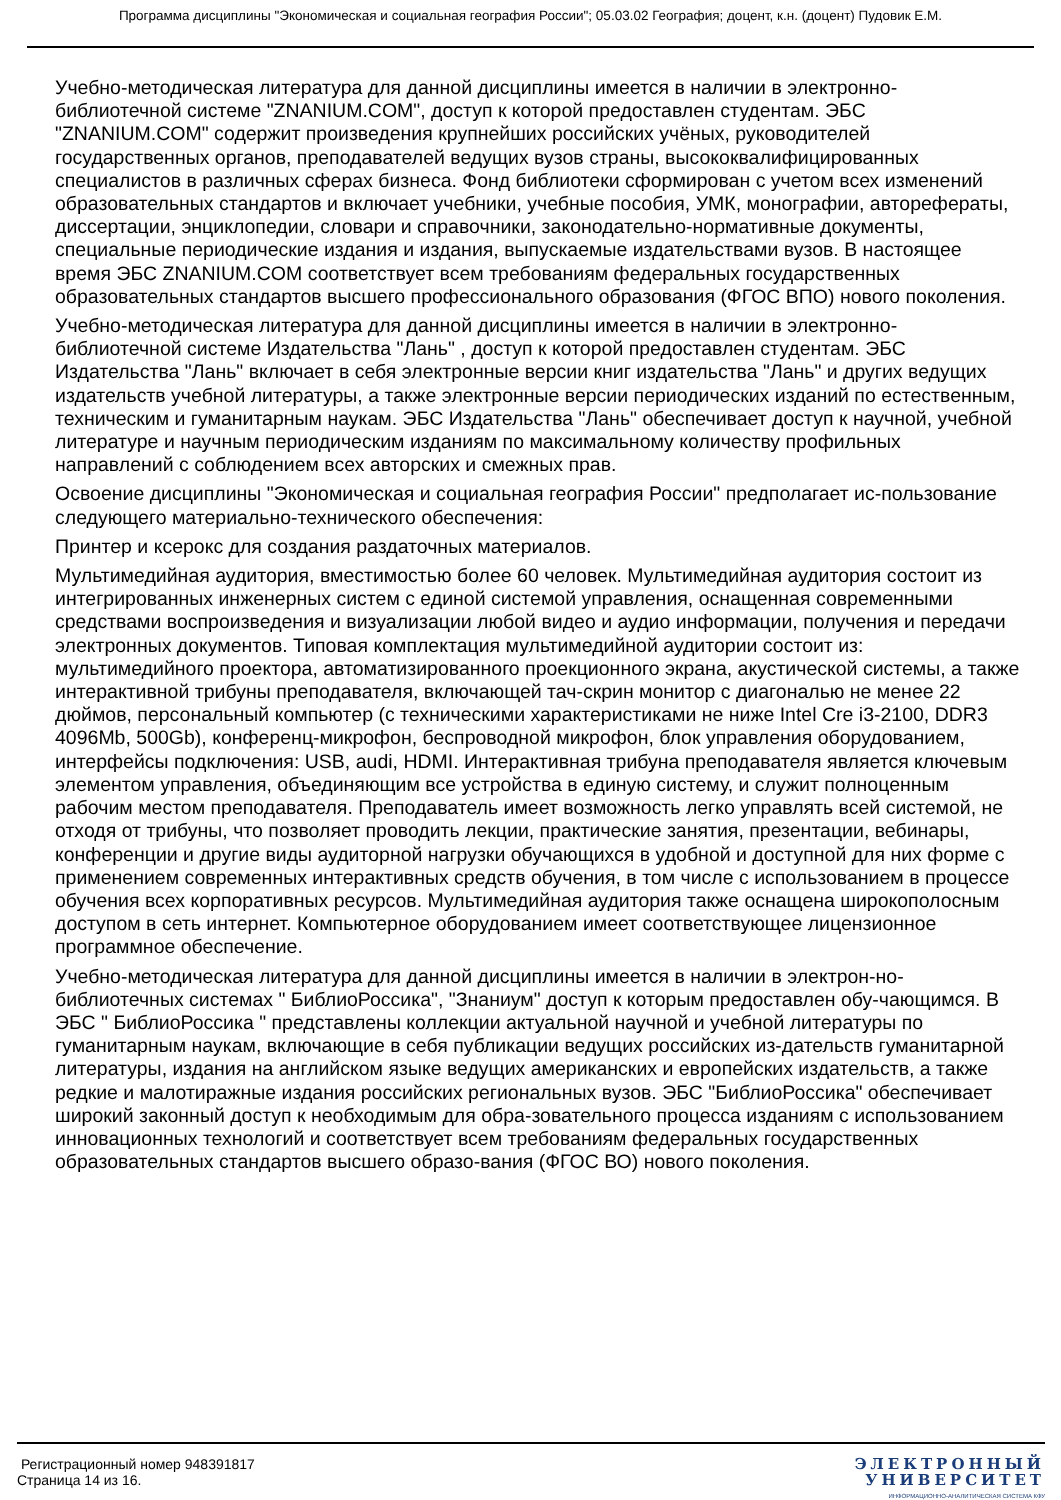Программа дисциплины "Экономическая и социальная география России"; 05.03.02 География; доцент, к.н. (доцент) Пудовик Е.М.
Учебно-методическая литература для данной дисциплины имеется в наличии в электронно-библиотечной системе "ZNANIUM.COM", доступ к которой предоставлен студентам. ЭБС "ZNANIUM.COM" содержит произведения крупнейших российских учёных, руководителей государственных органов, преподавателей ведущих вузов страны, высококвалифицированных специалистов в различных сферах бизнеса. Фонд библиотеки сформирован с учетом всех изменений образовательных стандартов и включает учебники, учебные пособия, УМК, монографии, авторефераты, диссертации, энциклопедии, словари и справочники, законодательно-нормативные документы, специальные периодические издания и издания, выпускаемые издательствами вузов. В настоящее время ЭБС ZNANIUM.COM соответствует всем требованиям федеральных государственных образовательных стандартов высшего профессионального образования (ФГОС ВПО) нового поколения.
Учебно-методическая литература для данной дисциплины имеется в наличии в электронно-библиотечной системе Издательства "Лань" , доступ к которой предоставлен студентам. ЭБС Издательства "Лань" включает в себя электронные версии книг издательства "Лань" и других ведущих издательств учебной литературы, а также электронные версии периодических изданий по естественным, техническим и гуманитарным наукам. ЭБС Издательства "Лань" обеспечивает доступ к научной, учебной литературе и научным периодическим изданиям по максимальному количеству профильных направлений с соблюдением всех авторских и смежных прав.
Освоение дисциплины "Экономическая и социальная география России" предполагает ис-пользование следующего материально-технического обеспечения:
Принтер и ксерокс для создания раздаточных материалов.
Мультимедийная аудитория, вместимостью более 60 человек. Мультимедийная аудитория состоит из интегрированных инженерных систем с единой системой управления, оснащенная современными средствами воспроизведения и визуализации любой видео и аудио информации, получения и передачи электронных документов. Типовая комплектация мультимедийной аудитории состоит из: мультимедийного проектора, автоматизированного проекционного экрана, акустической системы, а также интерактивной трибуны преподавателя, включающей тач-скрин монитор с диагональю не менее 22 дюймов, персональный компьютер (с техническими характеристиками не ниже Intel Cre i3-2100, DDR3 4096Mb, 500Gb), конференц-микрофон, беспроводной микрофон, блок управления оборудованием, интерфейсы подключения: USB, audi, HDMI. Интерактивная трибуна преподавателя является ключевым элементом управления, объединяющим все устройства в единую систему, и служит полноценным рабочим местом преподавателя. Преподаватель имеет возможность легко управлять всей системой, не отходя от трибуны, что позволяет проводить лекции, практические занятия, презентации, вебинары, конференции и другие виды аудиторной нагрузки обучающихся в удобной и доступной для них форме с применением современных интерактивных средств обучения, в том числе с использованием в процессе обучения всех корпоративных ресурсов. Мультимедийная аудитория также оснащена широкополосным доступом в сеть интернет. Компьютерное оборудованием имеет соответствующее лицензионное программное обеспечение.
Учебно-методическая литература для данной дисциплины имеется в наличии в электрон-но-библиотечных системах " БиблиоРоссика", "Знаниум" доступ к которым предоставлен обу-чающимся. В ЭБС " БиблиоРоссика " представлены коллекции актуальной научной и учебной литературы по гуманитарным наукам, включающие в себя публикации ведущих российских из-дательств гуманитарной литературы, издания на английском языке ведущих американских и европейских издательств, а также редкие и малотиражные издания российских региональных вузов. ЭБС "БиблиоРоссика" обеспечивает широкий законный доступ к необходимым для обра-зовательного процесса изданиям с использованием инновационных технологий и соответствует всем требованиям федеральных государственных образовательных стандартов высшего образо-вания (ФГОС ВО) нового поколения.
Регистрационный номер 948391817
Страница 14 из 16.
ЭЛЕКТРОННЫЙ
УНИВЕРСИТЕТ
ИНФОРМАЦИОННО-АНАЛИТИЧЕСКАЯ СИСТЕМА КФУ